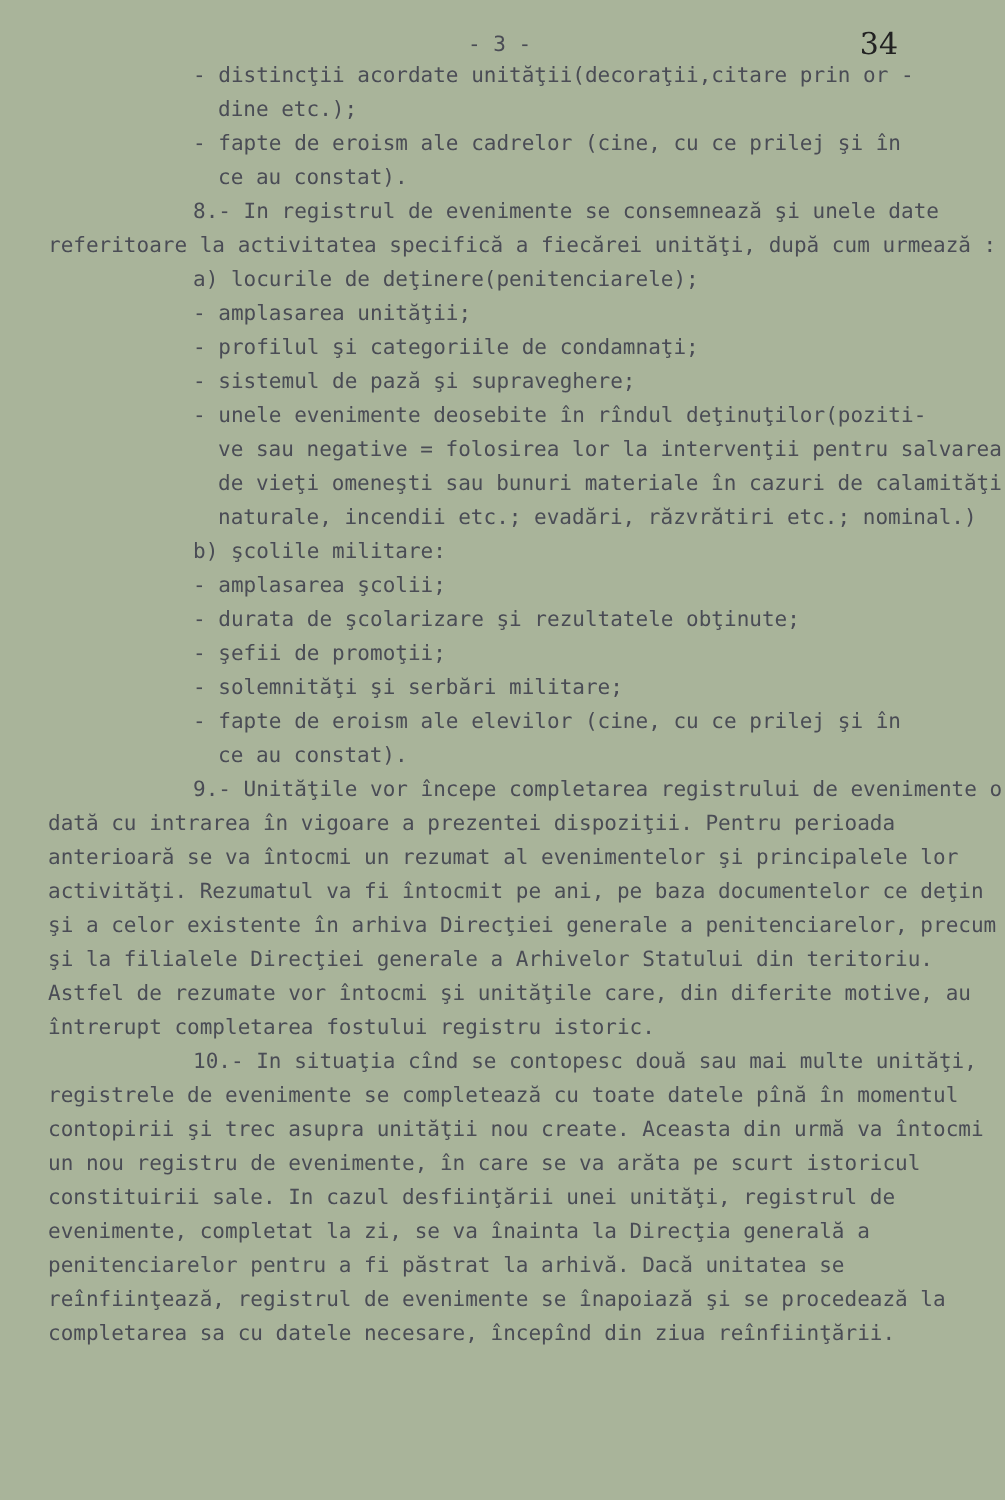- 3 - 34
- distincţii acordate unităţii(decoraţii,citare prin or -
dine etc.);
- fapte de eroism ale cadrelor (cine, cu ce prilej şi în
ce au constat).
8.- In registrul de evenimente se consemnează şi unele date referitoare la activitatea specifică a fiecărei unităţi, după cum urmează :
a) locurile de deţinere(penitenciarele);
- amplasarea unităţii;
- profilul şi categoriile de condamnaţi;
- sistemul de pază şi supraveghere;
- unele evenimente deosebite în rîndul deţinuţilor(poziti-
ve sau negative = folosirea lor la intervenţii pentru salvarea de vieţi omeneşti sau bunuri materiale în cazuri de calamităţi naturale, incendii etc.; evadări, răzvrătiri etc.; nominal.)
b) şcolile militare:
- amplasarea şcolii;
- durata de şcolarizare şi rezultatele obţinute;
- şefii de promoţii;
- solemnităţi şi serbări militare;
- fapte de eroism ale elevilor (cine, cu ce prilej şi în
ce au constat).
9.- Unităţile vor începe completarea registrului de evenimente o dată cu intrarea în vigoare a prezentei dispoziţii. Pentru perioada anterioară se va întocmi un rezumat al evenimentelor şi principalele lor activităţi. Rezumatul va fi întocmit pe ani, pe baza documentelor ce deţin şi a celor existente în arhiva Direcţiei generale a penitenciarelor, precum şi la filialele Direcţiei generale a Arhivelor Statului din teritoriu. Astfel de rezumate vor întocmi şi unităţile care, din diferite motive, au întrerupt completarea fostului registru istoric.
10.- In situaţia cînd se contopesc două sau mai multe unităţi, registrele de evenimente se completează cu toate datele pînă în momentul contopirii şi trec asupra unităţii nou create. Aceasta din urmă va întocmi un nou registru de evenimente, în care se va arăta pe scurt istoricul constituirii sale. In cazul desfiinţării unei unităţi, registrul de evenimente, completat la zi, se va înainta la Direcţia generală a penitenciarelor pentru a fi păstrat la arhivă. Dacă unitatea se reînfiinţează, registrul de evenimente se înapoiază şi se procedează la completarea sa cu datele necesare, începînd din ziua reînfiinţării.